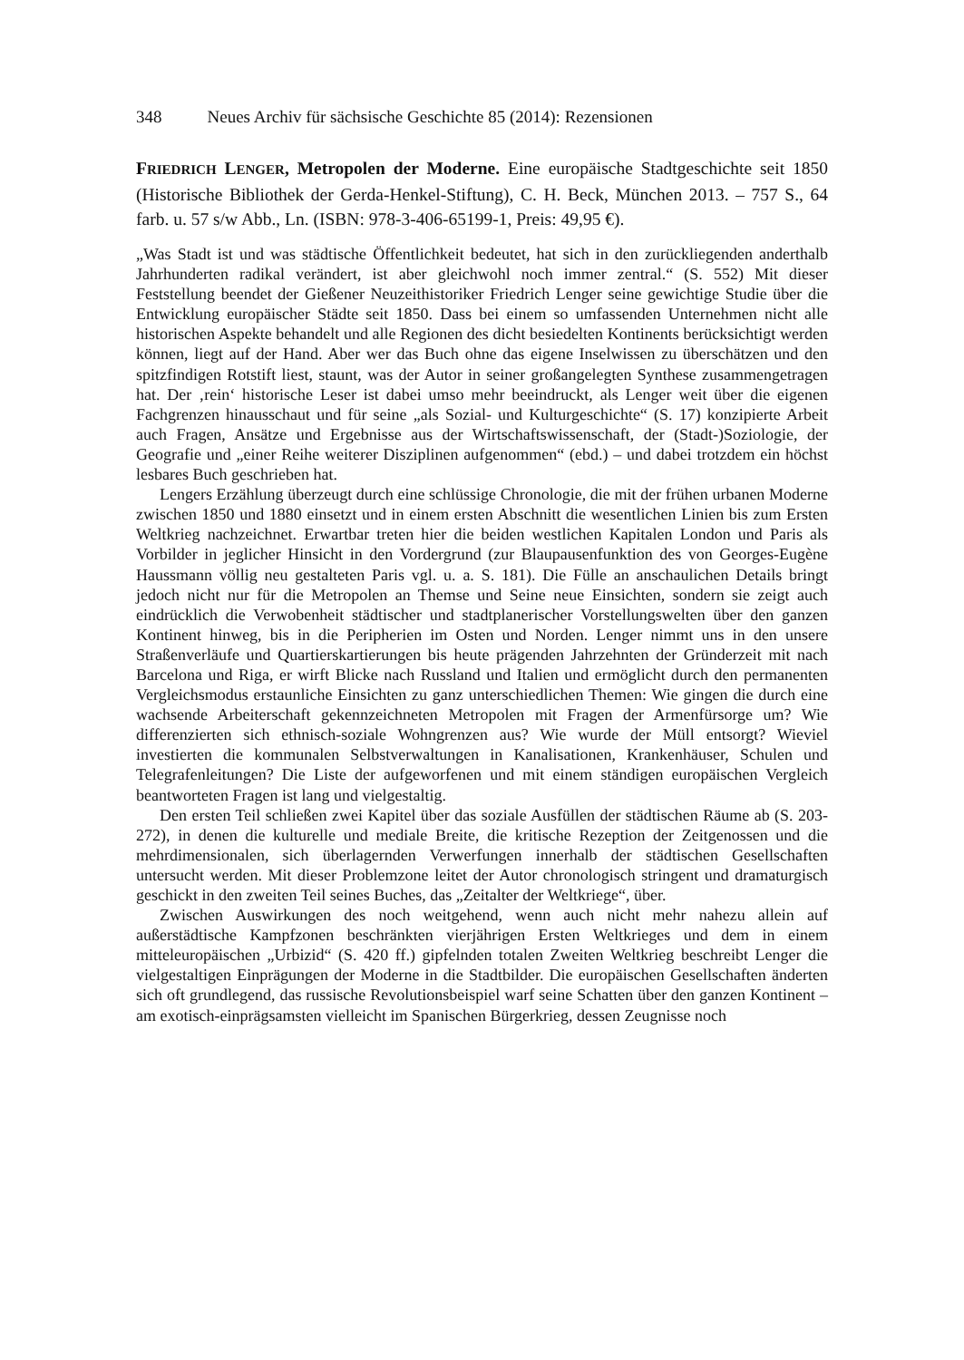348 Neues Archiv für sächsische Geschichte 85 (2014): Rezensionen
FRIEDRICH LENGER, Metropolen der Moderne. Eine europäische Stadtgeschichte seit 1850 (Historische Bibliothek der Gerda-Henkel-Stiftung), C. H. Beck, München 2013. – 757 S., 64 farb. u. 57 s/w Abb., Ln. (ISBN: 978-3-406-65199-1, Preis: 49,95 €).
„Was Stadt ist und was städtische Öffentlichkeit bedeutet, hat sich in den zurückliegenden anderthalb Jahrhunderten radikal verändert, ist aber gleichwohl noch immer zentral.“ (S. 552) Mit dieser Feststellung beendet der Gießener Neuzeithistoriker Friedrich Lenger seine gewichtige Studie über die Entwicklung europäischer Städte seit 1850. Dass bei einem so umfassenden Unternehmen nicht alle historischen Aspekte behandelt und alle Regionen des dicht besiedelten Kontinents berücksichtigt werden können, liegt auf der Hand. Aber wer das Buch ohne das eigene Inselwissen zu überschätzen und den spitzfindigen Rotstift liest, staunt, was der Autor in seiner großangelegten Synthese zusammengetragen hat. Der ‚rein‘ historische Leser ist dabei umso mehr beeindruckt, als Lenger weit über die eigenen Fachgrenzen hinausschaut und für seine „als Sozial- und Kulturgeschichte“ (S. 17) konzipierte Arbeit auch Fragen, Ansätze und Ergebnisse aus der Wirtschaftswissenschaft, der (Stadt-)Soziologie, der Geografie und „einer Reihe weiterer Disziplinen aufgenommen“ (ebd.) – und dabei trotzdem ein höchst lesbares Buch geschrieben hat.
Lengers Erzählung überzeugt durch eine schlüssige Chronologie, die mit der frühen urbanen Moderne zwischen 1850 und 1880 einsetzt und in einem ersten Abschnitt die wesentlichen Linien bis zum Ersten Weltkrieg nachzeichnet. Erwartbar treten hier die beiden westlichen Kapitalen London und Paris als Vorbilder in jeglicher Hinsicht in den Vordergrund (zur Blaupausenfunktion des von Georges-Eugène Haussmann völlig neu gestalteten Paris vgl. u. a. S. 181). Die Fülle an anschaulichen Details bringt jedoch nicht nur für die Metropolen an Themse und Seine neue Einsichten, sondern sie zeigt auch eindrücklich die Verwobenheit städtischer und stadtplanerischer Vorstellungswelten über den ganzen Kontinent hinweg, bis in die Peripherien im Osten und Norden. Lenger nimmt uns in den unsere Straßenverläufe und Quartierskartierungen bis heute prägenden Jahrzehnten der Gründerzeit mit nach Barcelona und Riga, er wirft Blicke nach Russland und Italien und ermöglicht durch den permanenten Vergleichsmodus erstaunliche Einsichten zu ganz unterschiedlichen Themen: Wie gingen die durch eine wachsende Arbeiterschaft gekennzeichneten Metropolen mit Fragen der Armenfürsorge um? Wie differenzierten sich ethnisch-soziale Wohngrenzen aus? Wie wurde der Müll entsorgt? Wieviel investierten die kommunalen Selbstverwaltungen in Kanalisationen, Krankenhäuser, Schulen und Telegrafenleitungen? Die Liste der aufgeworfenen und mit einem ständigen europäischen Vergleich beantworteten Fragen ist lang und vielgestaltig.
Den ersten Teil schließen zwei Kapitel über das soziale Ausfüllen der städtischen Räume ab (S. 203-272), in denen die kulturelle und mediale Breite, die kritische Rezeption der Zeitgenossen und die mehrdimensionalen, sich überlagernden Verwerfungen innerhalb der städtischen Gesellschaften untersucht werden. Mit dieser Problemzone leitet der Autor chronologisch stringent und dramaturgisch geschickt in den zweiten Teil seines Buches, das „Zeitalter der Weltkriege“, über.
Zwischen Auswirkungen des noch weitgehend, wenn auch nicht mehr nahezu allein auf außerstädtische Kampfzonen beschränkten vierjährigen Ersten Weltkrieges und dem in einem mitteleuropäischen „Urbizid“ (S. 420 ff.) gipfelnden totalen Zweiten Weltkrieg beschreibt Lenger die vielgestaltigen Einprägungen der Moderne in die Stadtbilder. Die europäischen Gesellschaften änderten sich oft grundlegend, das russische Revolutionsbeispiel warf seine Schatten über den ganzen Kontinent – am exotisch-einprägsamsten vielleicht im Spanischen Bürgerkrieg, dessen Zeugnisse noch